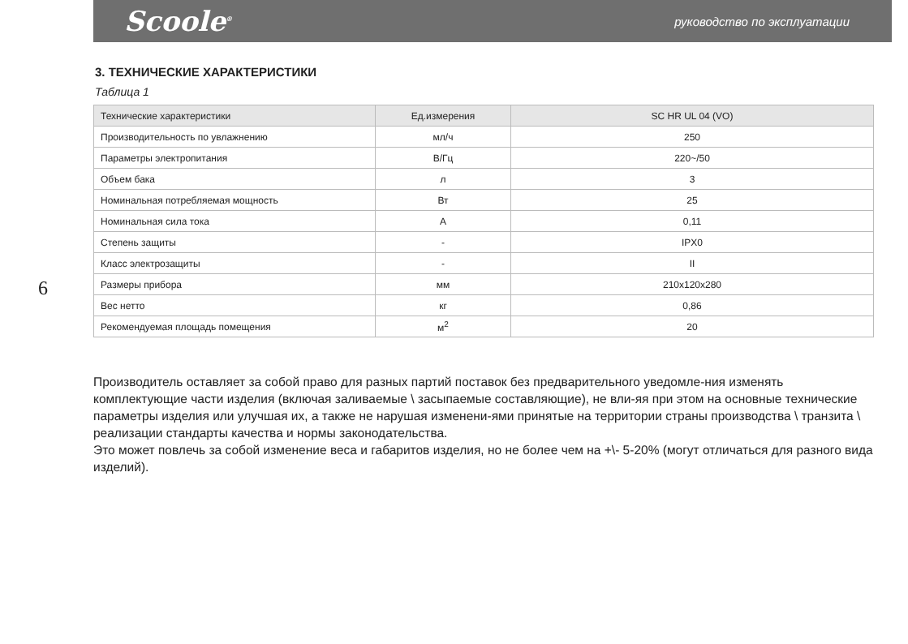Scoole<sup>®</sup> руководство по эксплуатации
6
3. ТЕХНИЧЕСКИЕ ХАРАКТЕРИСТИКИ
Таблица 1
| Технические характеристики | Ед.измерения | SC HR UL 04 (VO) |
| --- | --- | --- |
| Производительность по увлажнению | мл/ч | 250 |
| Параметры электропитания | В/Гц | 220~/50 |
| Объем бака | л | 3 |
| Номинальная потребляемая мощность | Вт | 25 |
| Номинальная сила тока | А | 0,11 |
| Степень защиты | - | IPX0 |
| Класс электрозащиты | - | II |
| Размеры прибора | мм | 210x120x280 |
| Вес нетто | кг | 0,86 |
| Рекомендуемая площадь помещения | м<sup>2</sup> | 20 |
Производитель оставляет за собой право для разных партий поставок без предварительного уведомле-ния изменять комплектующие части изделия (включая заливаемые \ засыпаемые составляющие), не вли-яя при этом на основные технические параметры изделия или улучшая их, а также не нарушая изменени-ями принятые на территории страны производства \ транзита \ реализации стандарты качества и нормы законодательства.
Это может повлечь за собой изменение веса и габаритов изделия, но не более чем на +\- 5-20% (могут отличаться для разного вида изделий).